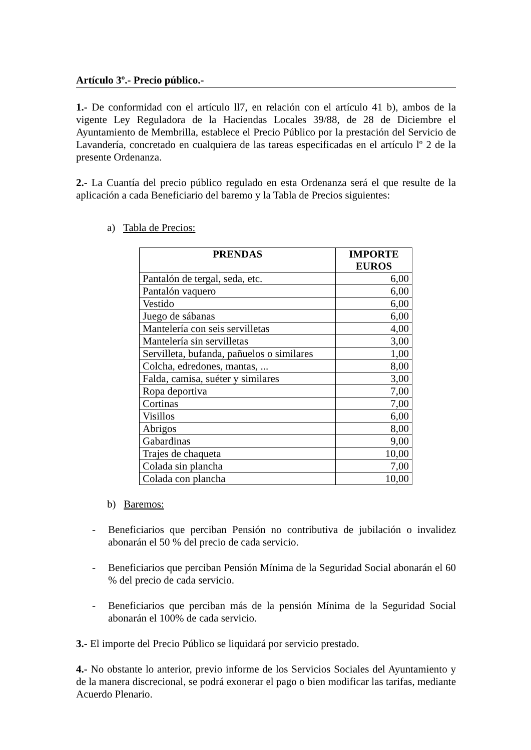Artículo 3º.- Precio público.-
1.- De conformidad con el artículo ll7, en relación con el artículo 41 b), ambos de la vigente Ley Reguladora de la Haciendas Locales 39/88, de 28 de Diciembre el Ayuntamiento de Membrilla, establece el Precio Público por la prestación del Servicio de Lavandería, concretado en cualquiera de las tareas especificadas en el artículo lº 2 de la presente Ordenanza.
2.- La Cuantía del precio público regulado en esta Ordenanza será el que resulte de la aplicación a cada Beneficiario del baremo y la Tabla de Precios siguientes:
a) Tabla de Precios:
| PRENDAS | IMPORTE EUROS |
| --- | --- |
| Pantalón de tergal, seda, etc. | 6,00 |
| Pantalón vaquero | 6,00 |
| Vestido | 6,00 |
| Juego de sábanas | 6,00 |
| Mantelería con seis servilletas | 4,00 |
| Mantelería sin servilletas | 3,00 |
| Servilleta, bufanda, pañuelos o similares | 1,00 |
| Colcha, edredones, mantas, ... | 8,00 |
| Falda, camisa, suéter y similares | 3,00 |
| Ropa deportiva | 7,00 |
| Cortinas | 7,00 |
| Visillos | 6,00 |
| Abrigos | 8,00 |
| Gabardinas | 9,00 |
| Trajes de chaqueta | 10,00 |
| Colada sin plancha | 7,00 |
| Colada con plancha | 10,00 |
b) Baremos:
- Beneficiarios que perciban Pensión no contributiva de jubilación o invalidez abonarán el 50 % del precio de cada servicio.
- Beneficiarios que perciban Pensión Mínima de la Seguridad Social abonarán el 60 % del precio de cada servicio.
- Beneficiarios que perciban más de la pensión Mínima de la Seguridad Social abonarán el 100% de cada servicio.
3.- El importe del Precio Público se liquidará por servicio prestado.
4.- No obstante lo anterior, previo informe de los Servicios Sociales del Ayuntamiento y de la manera discrecional, se podrá exonerar el pago o bien modificar las tarifas, mediante Acuerdo Plenario.